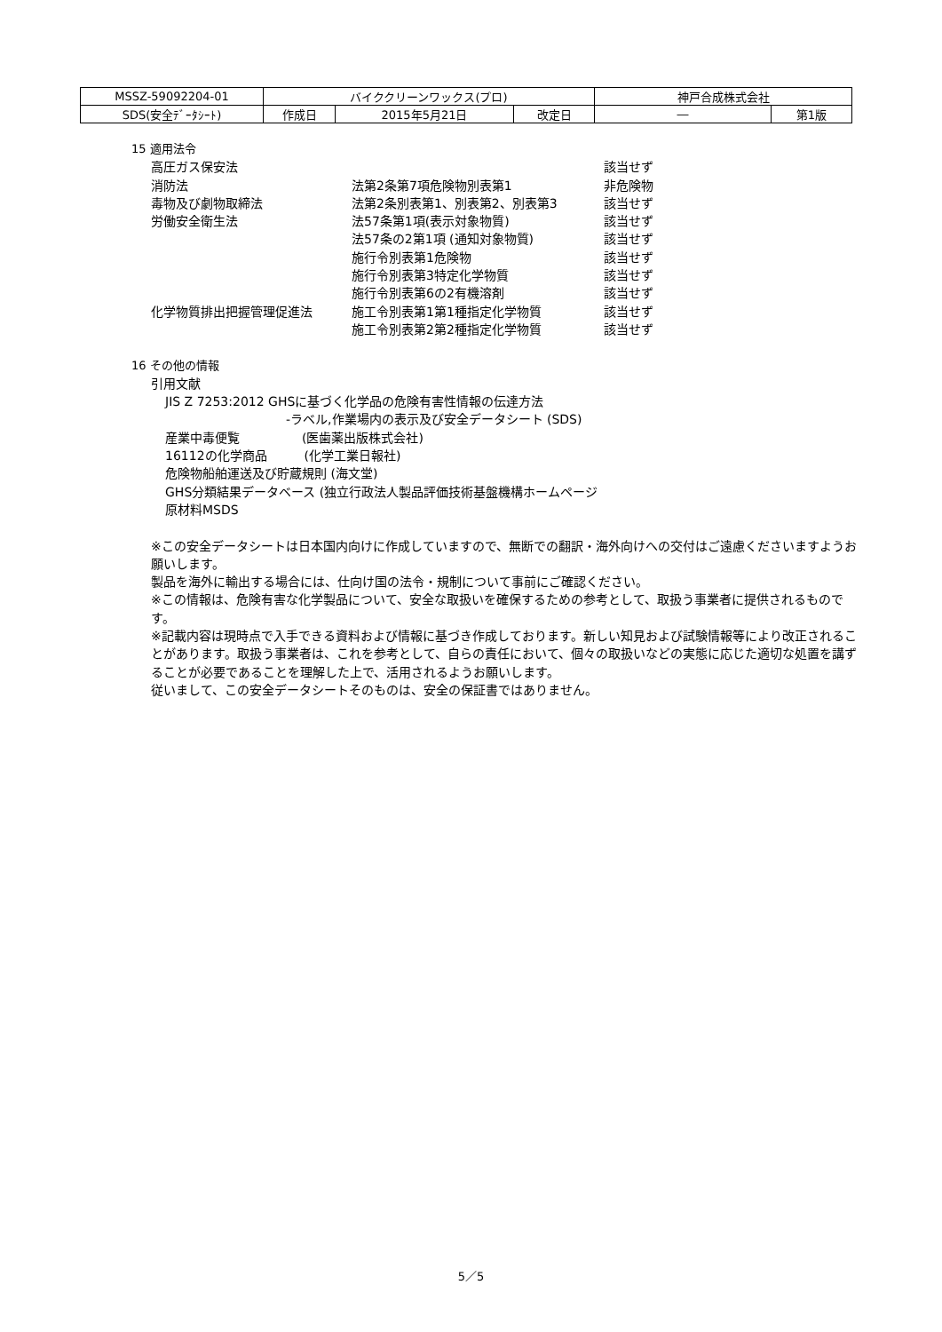| MSSZ-59092204-01 | バイククリーンワックス(プロ) | | | 神戸合成株式会社 | |
| SDS(安全ﾃﾞｰﾀｼｰﾄ) | 作成日 | 2015年5月21日 | 改定日 | ― | 第1版 |
15 適用法令
| 高圧ガス保安法 | | 該当せず |
| 消防法 | 法第2条第7項危険物別表第1 | 非危険物 |
| 毒物及び劇物取締法 | 法第2条別表第1、別表第2、別表第3 | 該当せず |
| 労働安全衛生法 | 法57条第1項(表示対象物質) | 該当せず |
| | 法57条の2第1項 (通知対象物質) | 該当せず |
| | 施行令別表第1危険物 | 該当せず |
| | 施行令別表第3特定化学物質 | 該当せず |
| | 施行令別表第6の2有機溶剤 | 該当せず |
| 化学物質排出把握管理促進法 | 施工令別表第1第1種指定化学物質 | 該当せず |
| | 施工令別表第2第2種指定化学物質 | 該当せず |
16 その他の情報
引用文献
JIS Z 7253:2012 GHSに基づく化学品の危険有害性情報の伝達方法
-ラベル,作業場内の表示及び安全データシート (SDS)
産業中毒便覧　　　　　(医歯薬出版株式会社)
16112の化学商品　　　(化学工業日報社)
危険物船舶運送及び貯蔵規則 (海文堂)
GHS分類結果データベース (独立行政法人製品評価技術基盤機構ホームページ
原材料MSDS
※この安全データシートは日本国内向けに作成していますので、無断での翻訳・海外向けへの交付はご遠慮くださいますようお願いします。
製品を海外に輸出する場合には、仕向け国の法令・規制について事前にご確認ください。
※この情報は、危険有害な化学製品について、安全な取扱いを確保するための参考として、取扱う事業者に提供されるものです。
※記載内容は現時点で入手できる資料および情報に基づき作成しております。新しい知見および試験情報等により改正されることがあります。取扱う事業者は、これを参考として、自らの責任において、個々の取扱いなどの実態に応じた適切な処置を講ずることが必要であることを理解した上で、活用されるようお願いします。
従いまして、この安全データシートそのものは、安全の保証書ではありません。
5／5